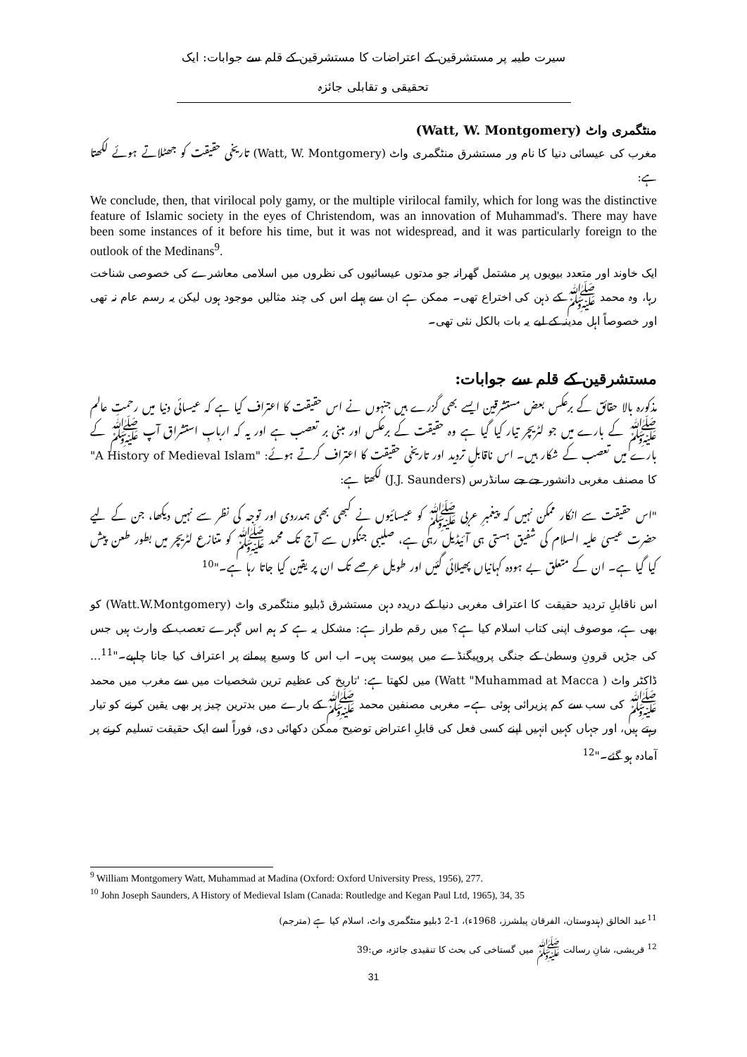سیرت طیبہ پر مستشرقین کے اعتراضات کا مستشرقین کے قلم سے جوابات: ایک تحقیقی و تقابلی جائزہ
منٹگمری واٹ (Watt, W. Montgomery)
مغرب کی عیسائی دنیا کا نام ور مستشرق منٹگمری واٹ (Watt, W. Montgomery) تاریخی حقیقت کو جھٹلاتے ہوئے لکھتا ہے:
We conclude, then, that virilocal poly gamy, or the multiple virilocal family, which for long was the distinctive feature of Islamic society in the eyes of Christendom, was an innovation of Muhammad's. There may have been some instances of it before his time, but it was not widespread, and it was particularly foreign to the outlook of the Medinans<sup>9</sup>.
ایک خاوند اور متعدد بیویوں پر مشتمل گھرانہ جو مدتوں عیسائیوں کی نظروں میں اسلامی معاشرے کی خصوصی شناخت رہا، وہ محمد ﷺ کے ذہن کی اختراع تھی۔ ممکن ہے ان سے پہلے اس کی چند مثالیں موجود ہوں لیکن یہ رسم عام نہ تھی اور خصوصاً اہل مدینہ کے لیے یہ بات بالکل نئی تھی۔
مستشرقین کے قلم سے جوابات:
مذکورہ بالا حقائق کے برعکس بعض مستشرقین ایسے بھی گزرے ہیں جنہوں نے اس حقیقت کا اعتراف کیا ہے کہ عیسائی دنیا میں رحمتِ عالم ﷺ کے بارے میں جو لٹریچر تیار کیا گیا ہے وہ حقیقت کے برعکس اور مبنی بر تعصب ہے اور یہ کہ اربابِ استشراق آپ ﷺ کے بارے میں تعصب کے شکار ہیں۔ اس ناقابلِ تردید اور تاریخی حقیقت کا اعتراف کرتے ہوئے: "A History of Medieval Islam" کا مصنف مغربی دانشور جے جے سانڈرس (J.J. Saunders) لکھتا ہے:
"اس حقیقت سے انکار ممکن نہیں کہ پیغمبرِ عربی ﷺ کو عیسائیوں نے کبھی بھی ہمدردی اور توجہ کی نظر سے نہیں دیکھا، جن کے لیے حضرت عیسیٰ علیہ السلام کی شفیق ہستی ہی آئیڈیل رہی ہے، صلیبی جنگوں سے آج تک محمد ﷺ کو متنازع لٹریچر میں بطور طعن پیش کیا گیا ہے۔ ان کے متعلق بے ہودہ کہانیاں پھیلائی گئیں اور طویل عرصے تک ان پر یقین کیا جاتا رہا ہے۔"<sup>10</sup>
اس ناقابلِ تردید حقیقت کا اعتراف مغربی دنیا کے دریدہ دہن مستشرق ڈبلیو منٹگمری واٹ (Watt.W.Montgomery) کو بھی ہے، موصوف اپنی کتاب اسلام کیا ہے؟ میں رقم طراز ہے: مشکل یہ ہے کہ ہم اس گہرے تعصب کے وارث ہیں جس کی جڑیں قرونِ وسطیٰ کے جنگی پروپیگنڈے میں پیوست ہیں۔ اب اس کا وسیع پیمانے پر اعتراف کیا جانا چاہیے۔"<sup>11</sup>... ڈاکٹر واٹ ( Watt "Muhammad at Macca) میں لکھتا ہے: 'تاریخ کی عظیم ترین شخصیات میں سے مغرب میں محمد ﷺ کی سب سے کم پزیرائی ہوئی ہے۔ مغربی مصنفین محمد ﷺ کے بارے میں بدترین چیز پر بھی یقین کرنے کو تیار رہتے ہیں، اور جہاں کہیں انہیں اپنے کسی فعل کی قابلِ اعتراض توضیح ممکن دکھائی دی، فوراً اسے ایک حقیقت تسلیم کرنے پر آمادہ ہو گئے۔"<sup>12</sup>
<sup>9</sup> William Montgomery Watt, Muhammad at Madina (Oxford: Oxford University Press, 1956), 277.
<sup>10</sup> John Joseph Saunders, A History of Medieval Islam (Canada: Routledge and Kegan Paul Ltd, 1965), 34, 35
<sup>11</sup> عبد الخالق (ہندوستان، الفرقان پبلشرز، 1968ء)، 1-2 ڈبلیو منٹگمری واٹ، اسلام کیا ہے (مترجم)
<sup>12</sup> قریشی، شانِ رسالت ﷺ میں گستاخی کی بحث کا تنقیدی جائزہ، ص:39
31